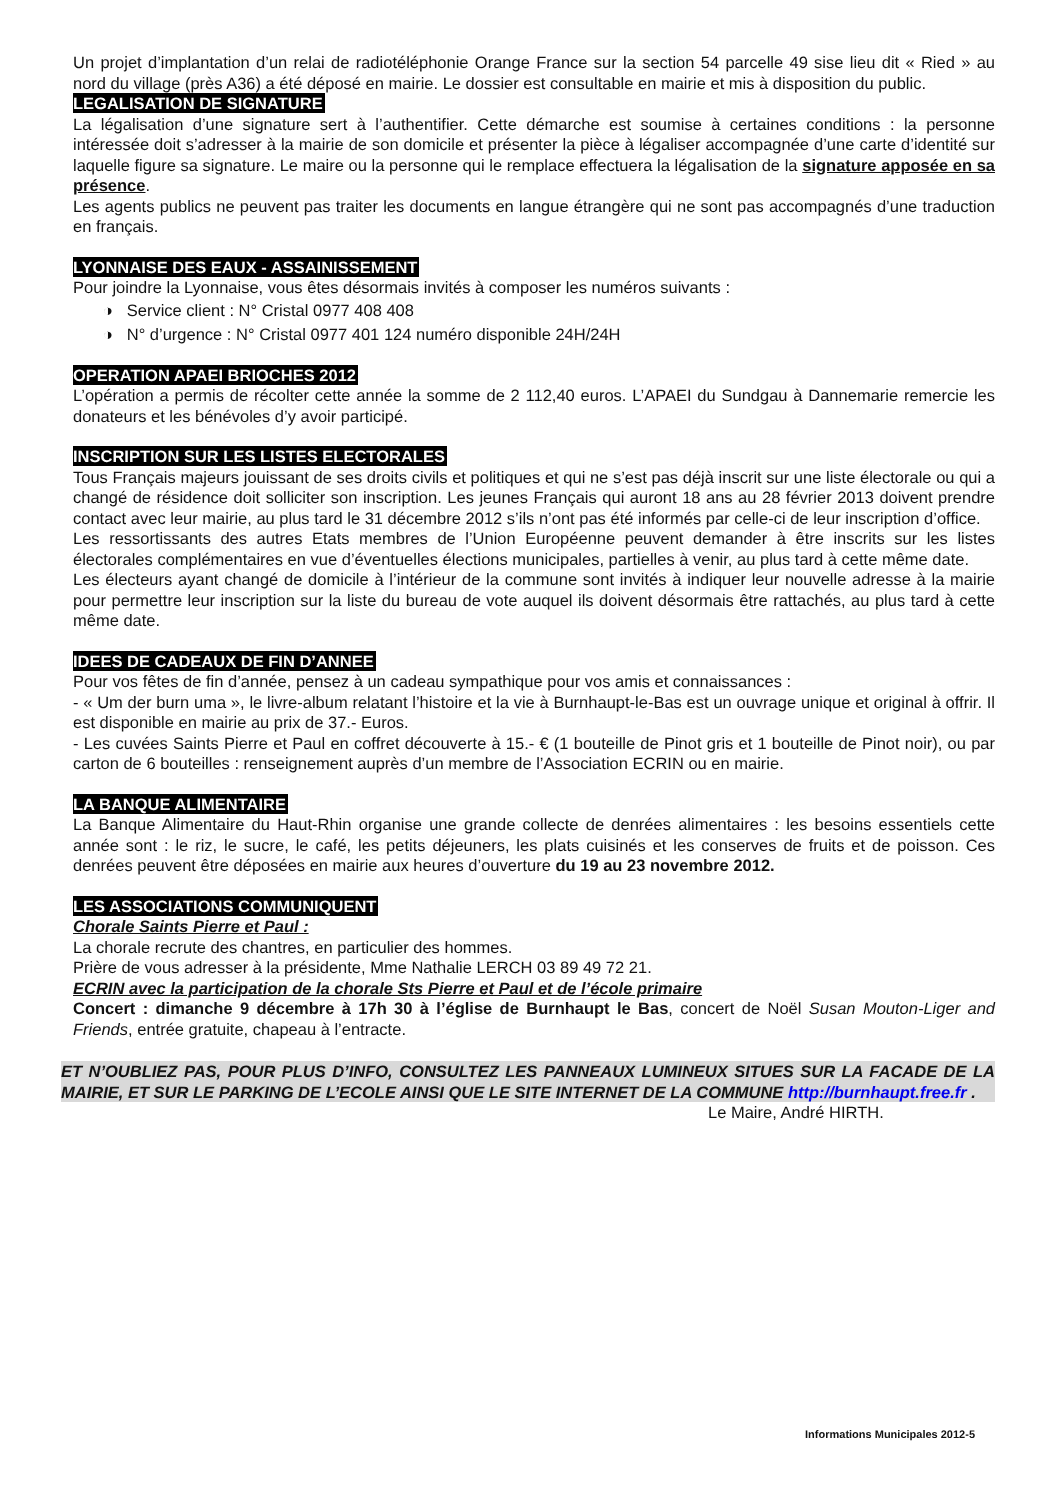Un projet d’implantation d’un relai de radiotéléphonie Orange France sur la section 54 parcelle 49 sise lieu dit « Ried » au nord du village (près A36) a été déposé en mairie. Le dossier est consultable en mairie et mis à disposition du public.
LEGALISATION DE SIGNATURE
La légalisation d’une signature sert à l’authentifier. Cette démarche est soumise à certaines conditions : la personne intéressée doit s’adresser à la mairie de son domicile et présenter la pièce à légaliser accompagnée d’une carte d’identité sur laquelle figure sa signature. Le maire ou la personne qui le remplace effectuera la légalisation de la signature apposée en sa présence.
Les agents publics ne peuvent pas traiter les documents en langue étrangère qui ne sont pas accompagnés d’une traduction en français.
LYONNAISE DES EAUX - ASSAINISSEMENT
Pour joindre la Lyonnaise, vous êtes désormais invités à composer les numéros suivants :
◑ Service client : N° Cristal 0977 408 408
◑ N° d’urgence : N° Cristal 0977 401 124 numéro disponible 24H/24H
OPERATION APAEI BRIOCHES 2012
L’opération a permis de récolter cette année la somme de 2 112,40 euros. L’APAEI du Sundgau à Dannemarie remercie les donateurs et les bénévoles d’y avoir participé.
INSCRIPTION SUR LES LISTES ELECTORALES
Tous Français majeurs jouissant de ses droits civils et politiques et qui ne s’est pas déjà inscrit sur une liste électorale ou qui a changé de résidence doit solliciter son inscription. Les jeunes Français qui auront 18 ans au 28 février 2013 doivent prendre contact avec leur mairie, au plus tard le 31 décembre 2012 s’ils n’ont pas été informés par celle-ci de leur inscription d’office.
Les ressortissants des autres Etats membres de l’Union Européenne peuvent demander à être inscrits sur les listes électorales complémentaires en vue d’éventuelles élections municipales, partielles à venir, au plus tard à cette même date.
Les électeurs ayant changé de domicile à l’intérieur de la commune sont invités à indiquer leur nouvelle adresse à la mairie pour permettre leur inscription sur la liste du bureau de vote auquel ils doivent désormais être rattachés, au plus tard à cette même date.
IDEES DE CADEAUX DE FIN D’ANNEE
Pour vos fêtes de fin d’année, pensez à un cadeau sympathique pour vos amis et connaissances :
- « Um der burn uma », le livre-album relatant l’histoire et la vie à Burnhaupt-le-Bas est un ouvrage unique et original à offrir. Il est disponible en mairie au prix de 37.- Euros.
- Les cuvées Saints Pierre et Paul en coffret découverte à 15.- € (1 bouteille de Pinot gris et 1 bouteille de Pinot noir), ou par carton de 6 bouteilles : renseignement auprès d’un membre de l’Association ECRIN ou en mairie.
LA BANQUE ALIMENTAIRE
La Banque Alimentaire du Haut-Rhin organise une grande collecte de denrées alimentaires : les besoins essentiels cette année sont : le riz, le sucre, le café, les petits déjeuners, les plats cuisinés et les conserves de fruits et de poisson. Ces denrées peuvent être déposées en mairie aux heures d’ouverture du 19 au 23 novembre 2012.
LES ASSOCIATIONS COMMUNIQUENT
Chorale Saints Pierre et Paul :
La chorale recrute des chantres, en particulier des hommes.
Prière de vous adresser à la présidente, Mme Nathalie LERCH 03 89 49 72 21.
ECRIN avec la participation de la chorale Sts Pierre et Paul et de l’école primaire
Concert : dimanche 9 décembre à 17h 30 à l’église de Burnhaupt le Bas, concert de Noël Susan Mouton-Liger and Friends, entrée gratuite, chapeau à l’entracte.
ET N’OUBLIEZ PAS, POUR PLUS D’INFO, CONSULTEZ LES PANNEAUX LUMINEUX SITUES SUR LA FACADE DE LA MAIRIE, ET SUR LE PARKING DE L’ECOLE AINSI QUE LE SITE INTERNET DE LA COMMUNE http://burnhaupt.free.fr .
Le Maire, André HIRTH.
Informations Municipales 2012-5